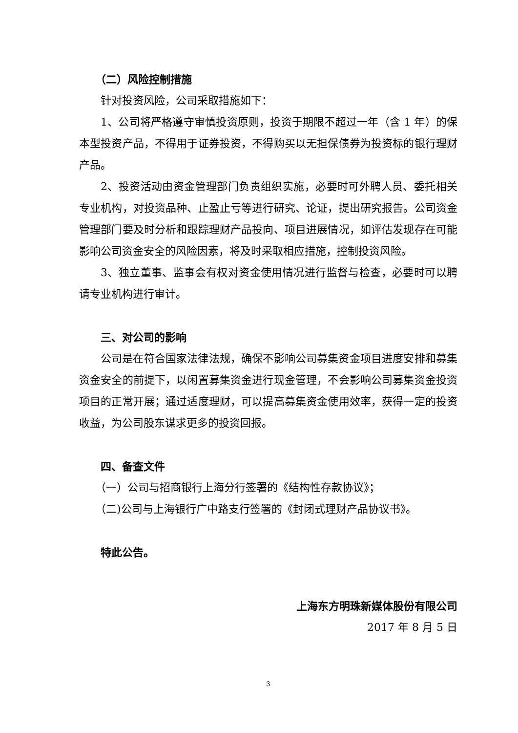（二）风险控制措施
针对投资风险，公司采取措施如下：
1、公司将严格遵守审慎投资原则，投资于期限不超过一年（含 1 年）的保本型投资产品，不得用于证券投资，不得购买以无担保债券为投资标的银行理财产品。
2、投资活动由资金管理部门负责组织实施，必要时可外聘人员、委托相关专业机构，对投资品种、止盈止亏等进行研究、论证，提出研究报告。公司资金管理部门要及时分析和跟踪理财产品投向、项目进展情况，如评估发现存在可能影响公司资金安全的风险因素，将及时采取相应措施，控制投资风险。
3、独立董事、监事会有权对资金使用情况进行监督与检查，必要时可以聘请专业机构进行审计。
三、对公司的影响
公司是在符合国家法律法规，确保不影响公司募集资金项目进度安排和募集资金安全的前提下，以闲置募集资金进行现金管理，不会影响公司募集资金投资项目的正常开展；通过适度理财，可以提高募集资金使用效率，获得一定的投资收益，为公司股东谋求更多的投资回报。
四、备查文件
（一）公司与招商银行上海分行签署的《结构性存款协议》；
（二)公司与上海银行广中路支行签署的《封闭式理财产品协议书》。
特此公告。
上海东方明珠新媒体股份有限公司
2017 年 8 月 5 日
3